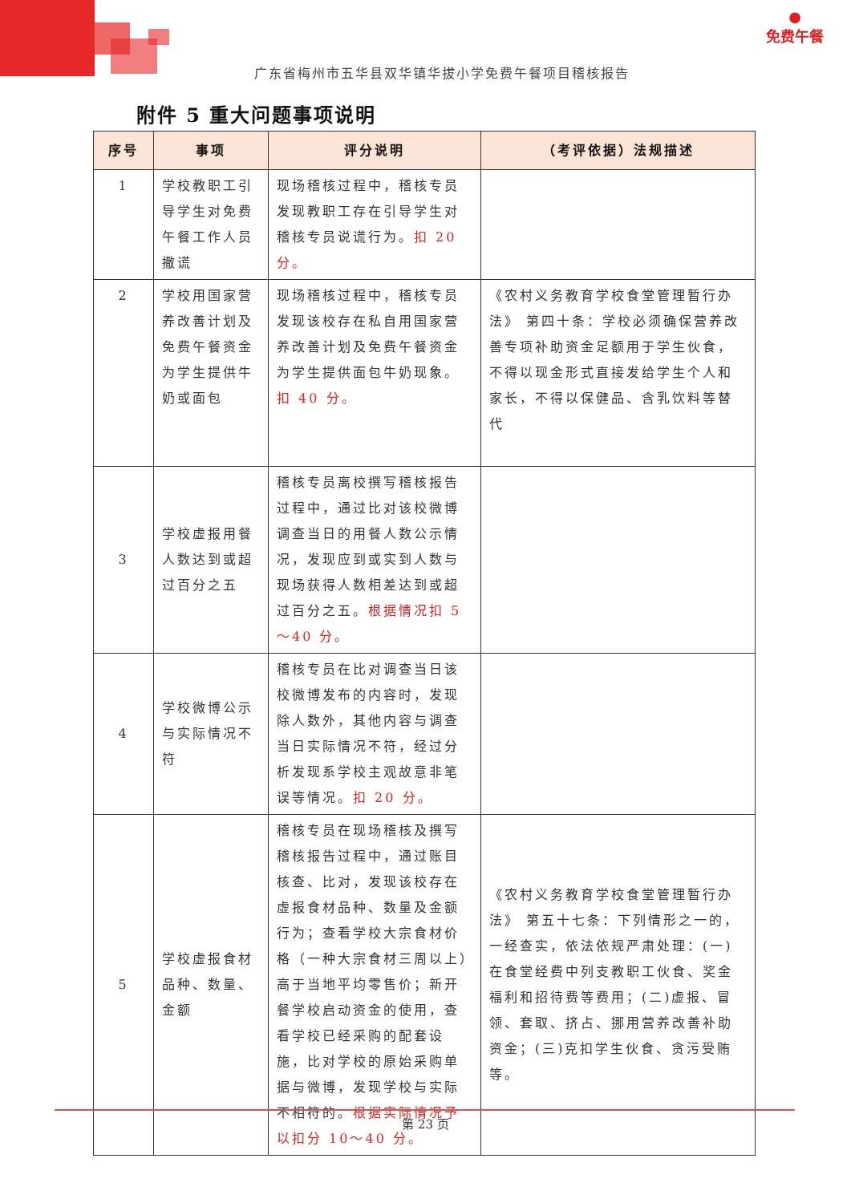●
免费午餐
广东省梅州市五华县双华镇华拔小学免费午餐项目稽核报告
附件 5 重大问题事项说明
| 序号 | 事项 | 评分说明 | （考评依据）法规描述 |
| --- | --- | --- | --- |
| 1 | 学校教职工引导学生对免费午餐工作人员撒谎 | 现场稽核过程中，稽核专员发现教职工存在引导学生对稽核专员说谎行为。 扣 20 分。 | |
| 2 | 学校用国家营养改善计划及免费午餐资金为学生提供牛奶或面包 | 现场稽核过程中，稽核专员发现该校存在私自用国家营养改善计划及免费午餐资金为学生提供面包牛奶现象。 扣 40 分。 | 《农村义务教育学校食堂管理暂行办法》 第四十条：学校必须确保营养改善专项补助资金足额用于学生伙食，不得以现金形式直接发给学生个人和家长，不得以保健品、含乳饮料等替代 |
| 3 | 学校虚报用餐人数达到或超过百分之五 | 稽核专员离校撰写稽核报告过程中，通过比对该校微博调查当日的用餐人数公示情况，发现应到或实到人数与现场获得人数相差达到或超过百分之五。 根据情况扣 5～40 分。 | |
| 4 | 学校微博公示与实际情况不符 | 稽核专员在比对调查当日该校微博发布的内容时，发现除人数外，其他内容与调查当日实际情况不符，经过分析发现系学校主观故意非笔误等情况。 扣 20 分。 | |
| 5 | 学校虚报食材品种、数量、金额 | 稽核专员在现场稽核及撰写稽核报告过程中，通过账目核查、比对，发现该校存在虚报食材品种、数量及金额行为；查看学校大宗食材价格（一种大宗食材三周以上）高于当地平均零售价；新开餐学校启动资金的使用，查看学校已经采购的配套设施，比对学校的原始采购单据与微博，发现学校与实际不相符的。 根据实际情况予以扣分 10～40 分。 | 《农村义务教育学校食堂管理暂行办法》 第五十七条：下列情形之一的，一经查实，依法依规严肃处理：(一)在食堂经费中列支教职工伙食、奖金福利和招待费等费用；(二)虚报、冒领、套取、挤占、挪用营养改善补助资金；(三)克扣学生伙食、贪污受贿等。 |
第 23 页